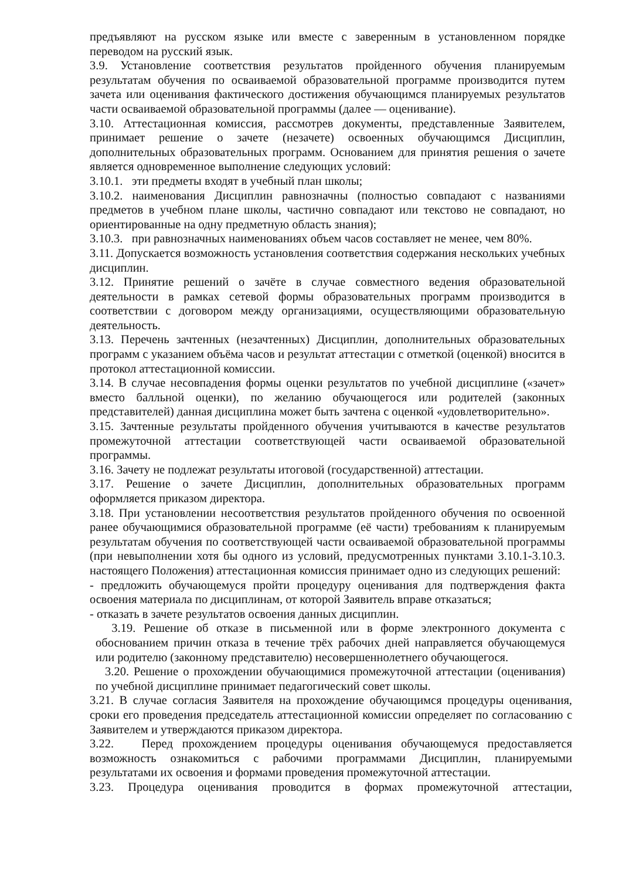предъявляют на русском языке или вместе с заверенным в установленном порядке переводом на русский язык.
3.9. Установление соответствия результатов пройденного обучения планируемым результатам обучения по осваиваемой образовательной программе производится путем зачета или оценивания фактического достижения обучающимся планируемых результатов части осваиваемой образовательной программы (далее — оценивание).
3.10. Аттестационная комиссия, рассмотрев документы, представленные Заявителем, принимает решение о зачете (незачете) освоенных обучающимся Дисциплин, дополнительных образовательных программ. Основанием для принятия решения о зачете является одновременное выполнение следующих условий:
3.10.1. эти предметы входят в учебный план школы;
3.10.2. наименования Дисциплин равнозначны (полностью совпадают с названиями предметов в учебном плане школы, частично совпадают или текстово не совпадают, но ориентированные на одну предметную область знания);
3.10.3. при равнозначных наименованиях объем часов составляет не менее, чем 80%.
3.11. Допускается возможность установления соответствия содержания нескольких учебных дисциплин.
3.12. Принятие решений о зачёте в случае совместного ведения образовательной деятельности в рамках сетевой формы образовательных программ производится в соответствии с договором между организациями, осуществляющими образовательную деятельность.
3.13. Перечень зачтенных (незачтенных) Дисциплин, дополнительных образовательных программ с указанием объёма часов и результат аттестации с отметкой (оценкой) вносится в протокол аттестационной комиссии.
3.14. В случае несовпадения формы оценки результатов по учебной дисциплине («зачет» вместо балльной оценки), по желанию обучающегося или родителей (законных представителей) данная дисциплина может быть зачтена с оценкой «удовлетворительно».
3.15. Зачтенные результаты пройденного обучения учитываются в качестве результатов промежуточной аттестации соответствующей части осваиваемой образовательной программы.
3.16. Зачету не подлежат результаты итоговой (государственной) аттестации.
3.17. Решение о зачете Дисциплин, дополнительных образовательных программ оформляется приказом директора.
3.18. При установлении несоответствия результатов пройденного обучения по освоенной ранее обучающимися образовательной программе (её части) требованиям к планируемым результатам обучения по соответствующей части осваиваемой образовательной программы (при невыполнении хотя бы одного из условий, предусмотренных пунктами 3.10.1-3.10.3. настоящего Положения) аттестационная комиссия принимает одно из следующих решений:
- предложить обучающемуся пройти процедуру оценивания для подтверждения факта освоения материала по дисциплинам, от которой Заявитель вправе отказаться;
- отказать в зачете результатов освоения данных дисциплин.
3.19. Решение об отказе в письменной или в форме электронного документа с обоснованием причин отказа в течение трёх рабочих дней направляется обучающемуся или родителю (законному представителю) несовершеннолетнего обучающегося.
3.20. Решение о прохождении обучающимися промежуточной аттестации (оценивания) по учебной дисциплине принимает педагогический совет школы.
3.21. В случае согласия Заявителя на прохождение обучающимся процедуры оценивания, сроки его проведения председатель аттестационной комиссии определяет по согласованию с Заявителем и утверждаются приказом директора.
3.22. Перед прохождением процедуры оценивания обучающемуся предоставляется возможность ознакомиться с рабочими программами Дисциплин, планируемыми результатами их освоения и формами проведения промежуточной аттестации.
3.23. Процедура оценивания проводится в формах промежуточной аттестации,